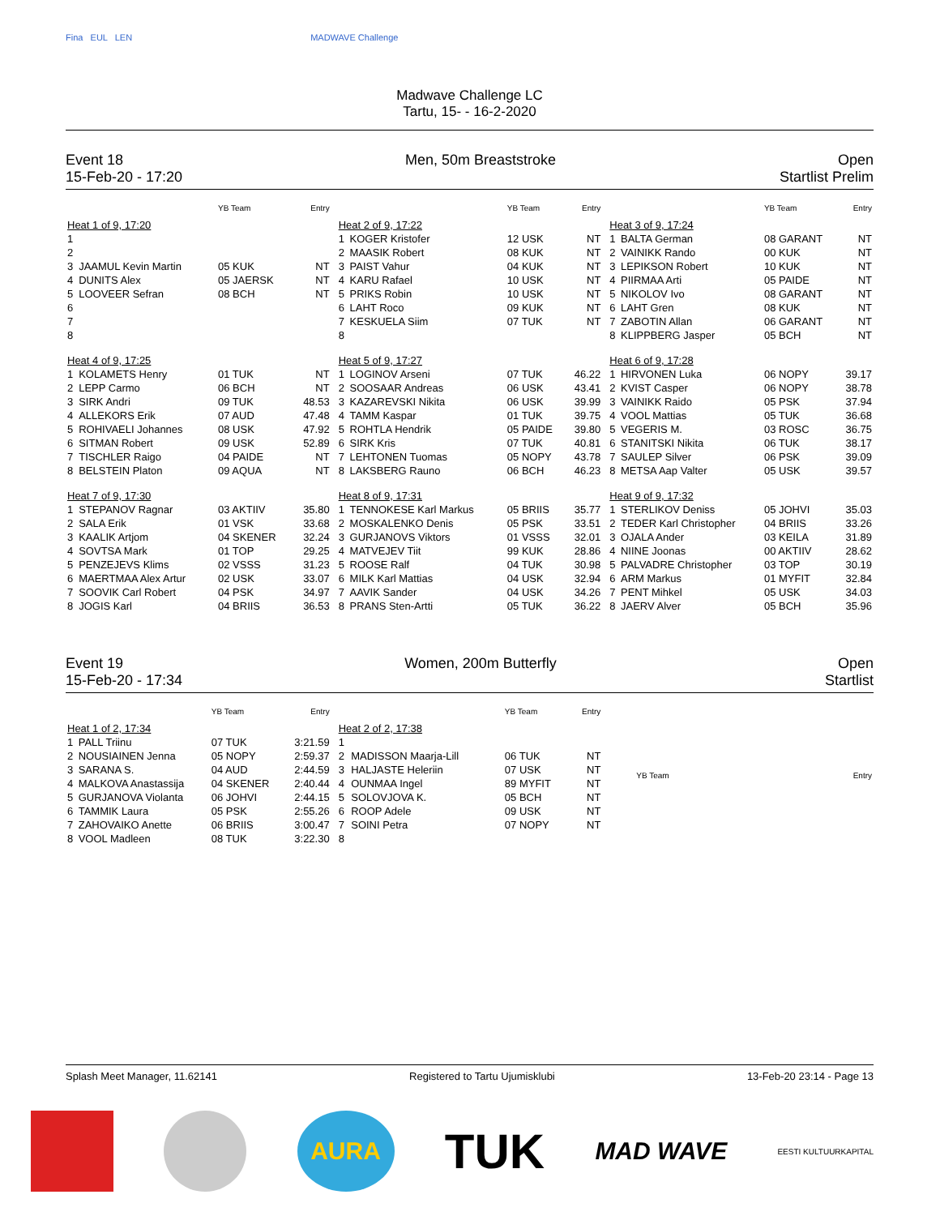Madwave Challenge LC
Tartu, 15- - 16-2-2020
Fina EUL LEN MADWAVE Challenge
Event 18 Men, 50m Breaststroke Open
15-Feb-20 - 17:20 Startlist Prelim
| | | YB Team | Entry |
| --- | --- | --- | --- |
| Heat 1 of 9, 17:20 | | | |
| 1 | | | |
| 2 | | | |
| 3 | JAAMUL Kevin Martin | 05 KUK | NT |
| 4 | DUNITS Alex | 05 JAERSK | NT |
| 5 | LOOVEER Sefran | 08 BCH | NT |
| 6 | | | |
| 7 | | | |
| 8 | | | |
| Heat 4 of 9, 17:25 | | | |
| 1 | KOLAMETS Henry | 01 TUK | NT |
| 2 | LEPP Carmo | 06 BCH | NT |
| 3 | SIRK Andri | 09 TUK | 48.53 |
| 4 | ALLEKORS Erik | 07 AUD | 47.48 |
| 5 | ROHIVAELI Johannes | 08 USK | 47.92 |
| 6 | SITMAN Robert | 09 USK | 52.89 |
| 7 | TISCHLER Raigo | 04 PAIDE | NT |
| 8 | BELSTEIN Platon | 09 AQUA | NT |
| Heat 7 of 9, 17:30 | | | |
| 1 | STEPANOV Ragnar | 03 AKTIIV | 35.80 |
| 2 | SALA Erik | 01 VSK | 33.68 |
| 3 | KAALIK Artjom | 04 SKENER | 32.24 |
| 4 | SOVTSA Mark | 01 TOP | 29.25 |
| 5 | PENZEJEVS Klims | 02 VSSS | 31.23 |
| 6 | MAERTMAA Alex Artur | 02 USK | 33.07 |
| 7 | SOOVIK Carl Robert | 04 PSK | 34.97 |
| 8 | JOGIS Karl | 04 BRIIS | 36.53 |
| | | YB Team | Entry |
| --- | --- | --- | --- |
| Heat 2 of 9, 17:22 | | | |
| 1 | KOGER Kristofer | 12 USK | NT |
| 2 | MAASIK Robert | 08 KUK | NT |
| 3 | PAIST Vahur | 04 KUK | NT |
| 4 | KARU Rafael | 10 USK | NT |
| 5 | PRIKS Robin | 10 USK | NT |
| 6 | LAHT Roco | 09 KUK | NT |
| 7 | KESKUELA Siim | 07 TUK | NT |
| 8 | | | |
| Heat 5 of 9, 17:27 | | | |
| 1 | LOGINOV Arseni | 07 TUK | 46.22 |
| 2 | SOOSAAR Andreas | 06 USK | 43.41 |
| 3 | KAZAREVSKI Nikita | 06 USK | 39.99 |
| 4 | TAMM Kaspar | 01 TUK | 39.75 |
| 5 | ROHTLA Hendrik | 05 PAIDE | 39.80 |
| 6 | SIRK Kris | 07 TUK | 40.81 |
| 7 | LEHTONEN Tuomas | 05 NOPY | 43.78 |
| 8 | LAKSBERG Rauno | 06 BCH | 46.23 |
| Heat 8 of 9, 17:31 | | | |
| 1 | TENNOKESE Karl Markus | 05 BRIIS | 35.77 |
| 2 | MOSKALENKO Denis | 05 PSK | 33.51 |
| 3 | GURJANOVS Viktors | 01 VSSS | 32.01 |
| 4 | MATVEJEV Tiit | 99 KUK | 28.86 |
| 5 | ROOSE Ralf | 04 TUK | 30.98 |
| 6 | MILK Karl Mattias | 04 USK | 32.94 |
| 7 | AAVIK Sander | 04 USK | 34.26 |
| 8 | PRANS Sten-Artti | 05 TUK | 36.22 |
| | | YB Team | Entry |
| --- | --- | --- | --- |
| Heat 3 of 9, 17:24 | | | |
| 1 | BALTA German | 08 GARANT | NT |
| 2 | VAINIKK Rando | 00 KUK | NT |
| 3 | LEPIKSON Robert | 10 KUK | NT |
| 4 | PIIRMAA Arti | 05 PAIDE | NT |
| 5 | NIKOLOV Ivo | 08 GARANT | NT |
| 6 | LAHT Gren | 08 KUK | NT |
| 7 | ZABOTIN Allan | 06 GARANT | NT |
| 8 | KLIPPBERG Jasper | 05 BCH | NT |
| Heat 6 of 9, 17:28 | | | |
| 1 | HIRVONEN Luka | 06 NOPY | 39.17 |
| 2 | KVIST Casper | 06 NOPY | 38.78 |
| 3 | VAINIKK Raido | 05 PSK | 37.94 |
| 4 | VOOL Mattias | 05 TUK | 36.68 |
| 5 | VEGERIS M. | 03 ROSC | 36.75 |
| 6 | STANITSKI Nikita | 06 TUK | 38.17 |
| 7 | SAULEP Silver | 06 PSK | 39.09 |
| 8 | METSA Aap Valter | 05 USK | 39.57 |
| Heat 9 of 9, 17:32 | | | |
| 1 | STERLIKOV Deniss | 05 JOHVI | 35.03 |
| 2 | TEDER Karl Christopher | 04 BRIIS | 33.26 |
| 3 | OJALA Ander | 03 KEILA | 31.89 |
| 4 | NIINE Joonas | 00 AKTIIV | 28.62 |
| 5 | PALVADRE Christopher | 03 TOP | 30.19 |
| 6 | ARM Markus | 01 MYFIT | 32.84 |
| 7 | PENT Mihkel | 05 USK | 34.03 |
| 8 | JAERV Alver | 05 BCH | 35.96 |
Event 19 Women, 200m Butterfly Open
15-Feb-20 - 17:34 Startlist
| | | YB Team | Entry |
| --- | --- | --- | --- |
| Heat 1 of 2, 17:34 | | | |
| 1 | PALL Triinu | 07 TUK | 3:21.59 |
| 2 | NOUSIAINEN Jenna | 05 NOPY | 2:59.37 |
| 3 | SARANA S. | 04 AUD | 2:44.59 |
| 4 | MALKOVA Anastassija | 04 SKENER | 2:40.44 |
| 5 | GURJANOVA Violanta | 06 JOHVI | 2:44.15 |
| 6 | TAMMIK Laura | 05 PSK | 2:55.26 |
| 7 | ZAHOVAIKO Anette | 06 BRIIS | 3:00.47 |
| 8 | VOOL Madleen | 08 TUK | 3:22.30 |
| | | YB Team | Entry |
| --- | --- | --- | --- |
| Heat 2 of 2, 17:38 | | | |
| 1 | | | |
| 2 | MADISSON Maarja-Lill | 06 TUK | NT |
| 3 | HALJASTE Heleriin | 07 USK | NT |
| 4 | OUNMAA Ingel | 89 MYFIT | NT |
| 5 | SOLOVJOVA K. | 05 BCH | NT |
| 6 | ROOP Adele | 09 USK | NT |
| 7 | SOINI Petra | 07 NOPY | NT |
| 8 | | | |
| | | YB Team | Entry |
| --- | --- | --- | --- |
Splash Meet Manager, 11.62141 Registered to Tartu Ujumisklubi 13-Feb-20 23:14 - Page 13
AURA
TUK
MAD WAVE
EESTI KULTUURKAPITAL